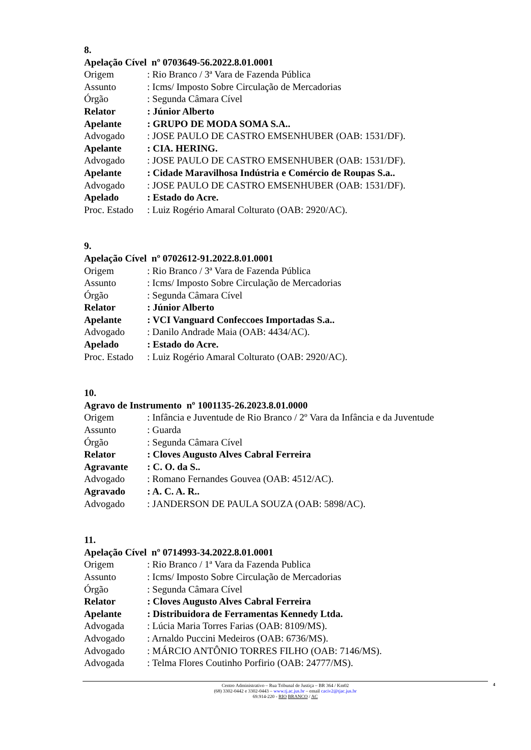8.
Apelação Cível nº 0703649-56.2022.8.01.0001
Origem: Rio Branco / 3ª Vara de Fazenda Pública
Assunto: Icms/ Imposto Sobre Circulação de Mercadorias
Órgão: Segunda Câmara Cível
Relator: Júnior Alberto
Apelante: GRUPO DE MODA SOMA S.A..
Advogado: JOSE PAULO DE CASTRO EMSENHUBER (OAB: 1531/DF).
Apelante: CIA. HERING.
Advogado: JOSE PAULO DE CASTRO EMSENHUBER (OAB: 1531/DF).
Apelante: Cidade Maravilhosa Indústria e Comércio de Roupas S.a..
Advogado: JOSE PAULO DE CASTRO EMSENHUBER (OAB: 1531/DF).
Apelado: Estado do Acre.
Proc. Estado: Luiz Rogério Amaral Colturato (OAB: 2920/AC).
9.
Apelação Cível nº 0702612-91.2022.8.01.0001
Origem: Rio Branco / 3ª Vara de Fazenda Pública
Assunto: Icms/ Imposto Sobre Circulação de Mercadorias
Órgão: Segunda Câmara Cível
Relator: Júnior Alberto
Apelante: VCI Vanguard Confeccoes Importadas S.a..
Advogado: Danilo Andrade Maia (OAB: 4434/AC).
Apelado: Estado do Acre.
Proc. Estado: Luiz Rogério Amaral Colturato (OAB: 2920/AC).
10.
Agravo de Instrumento nº 1001135-26.2023.8.01.0000
Origem: Infância e Juventude de Rio Branco / 2º Vara da Infância e da Juventude
Assunto: Guarda
Órgão: Segunda Câmara Cível
Relator: Cloves Augusto Alves Cabral Ferreira
Agravante: C. O. da S..
Advogado: Romano Fernandes Gouvea (OAB: 4512/AC).
Agravado: A. C. A. R..
Advogado: JANDERSON DE PAULA SOUZA (OAB: 5898/AC).
11.
Apelação Cível nº 0714993-34.2022.8.01.0001
Origem: Rio Branco / 1ª Vara da Fazenda Publica
Assunto: Icms/ Imposto Sobre Circulação de Mercadorias
Órgão: Segunda Câmara Cível
Relator: Cloves Augusto Alves Cabral Ferreira
Apelante: Distribuidora de Ferramentas Kennedy Ltda.
Advogada: Lúcia Maria Torres Farias (OAB: 8109/MS).
Advogado: Arnaldo Puccini Medeiros (OAB: 6736/MS).
Advogado: MÁRCIO ANTÔNIO TORRES FILHO (OAB: 7146/MS).
Advogada: Telma Flores Coutinho Porfirio (OAB: 24777/MS).
Centro Administrativo – Rua Tribunal de Justiça – BR 364 / Km02
(68) 3302-0442 e 3302-0443 – www.tj.ac.jus.br – email caciv2@tjac.jus.br
69.914-220 - RIO BRANCO / AC
4